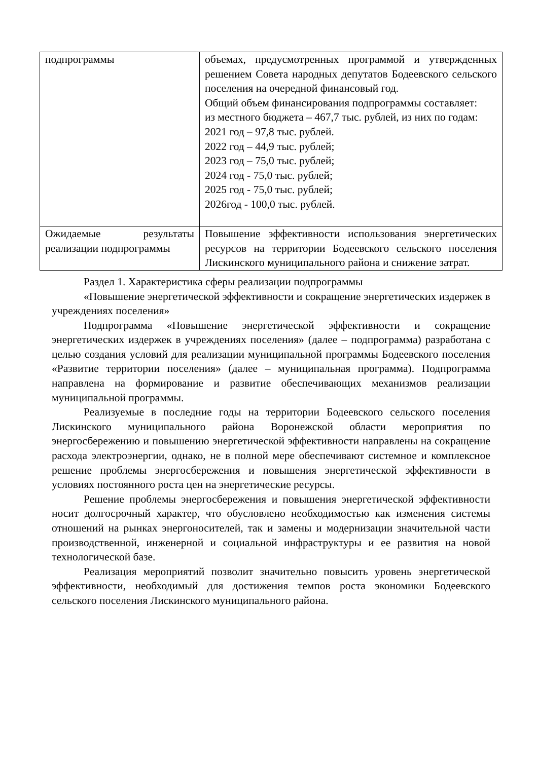| подпрограммы | объемах, предусмотренных программой и утвержденных решением Совета народных депутатов Бодеевского сельского поселения на очередной финансовый год. Общий объем финансирования подпрограммы составляет: из местного бюджета – 467,7 тыс. рублей, из них по годам: 2021 год – 97,8 тыс. рублей. 2022 год – 44,9 тыс. рублей; 2023 год – 75,0 тыс. рублей; 2024 год - 75,0 тыс. рублей; 2025 год - 75,0 тыс. рублей; 2026год - 100,0 тыс. рублей. |
| Ожидаемые результаты реализации подпрограммы | Повышение эффективности использования энергетических ресурсов на территории Бодеевского сельского поселения Лискинского муниципального района и снижение затрат. |
Раздел 1. Характеристика сферы реализации подпрограммы
«Повышение энергетической эффективности и сокращение энергетических издержек в учреждениях поселения»
Подпрограмма «Повышение энергетической эффективности и сокращение энергетических издержек в учреждениях поселения» (далее – подпрограмма) разработана с целью создания условий для реализации муниципальной программы Бодеевского поселения «Развитие территории поселения» (далее – муниципальная программа). Подпрограмма направлена на формирование и развитие обеспечивающих механизмов реализации муниципальной программы.
Реализуемые в последние годы на территории Бодеевского сельского поселения Лискинского муниципального района Воронежской области мероприятия по энергосбережению и повышению энергетической эффективности направлены на сокращение расхода электроэнергии, однако, не в полной мере обеспечивают системное и комплексное решение проблемы энергосбережения и повышения энергетической эффективности в условиях постоянного роста цен на энергетические ресурсы.
Решение проблемы энергосбережения и повышения энергетической эффективности носит долгосрочный характер, что обусловлено необходимостью как изменения системы отношений на рынках энергоносителей, так и замены и модернизации значительной части производственной, инженерной и социальной инфраструктуры и ее развития на новой технологической базе.
Реализация мероприятий позволит значительно повысить уровень энергетической эффективности, необходимый для достижения темпов роста экономики Бодеевского сельского поселения Лискинского муниципального района.